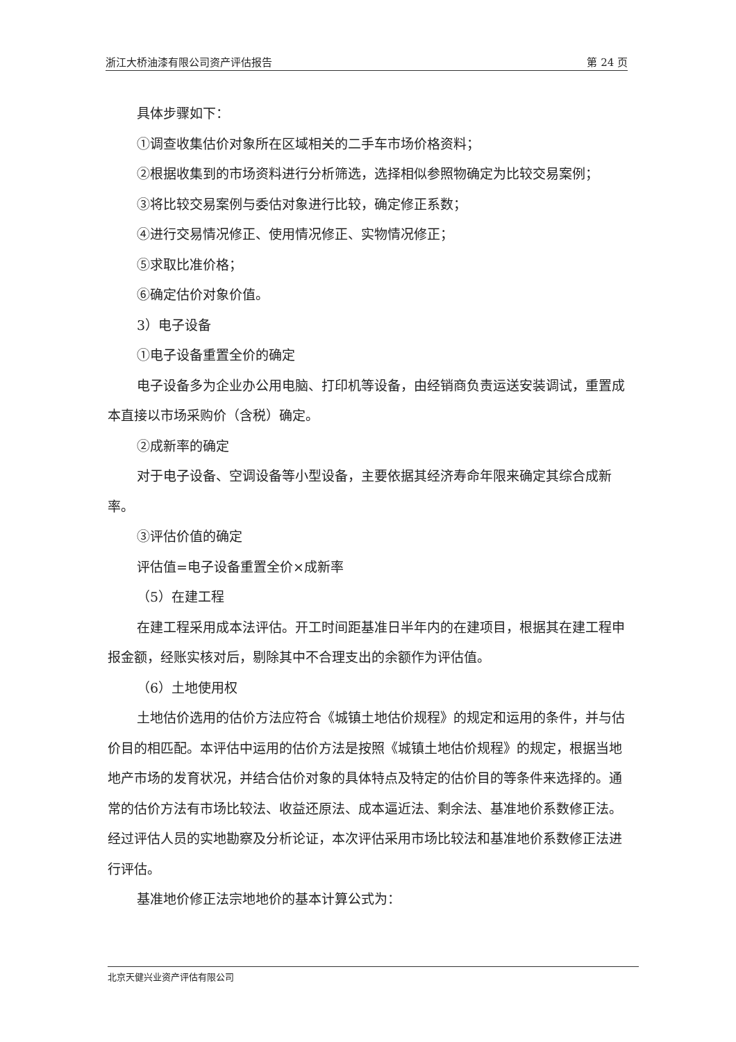浙江大桥油漆有限公司资产评估报告 第 24 页
具体步骤如下：
①调查收集估价对象所在区域相关的二手车市场价格资料；
②根据收集到的市场资料进行分析筛选，选择相似参照物确定为比较交易案例；
③将比较交易案例与委估对象进行比较，确定修正系数；
④进行交易情况修正、使用情况修正、实物情况修正；
⑤求取比准价格；
⑥确定估价对象价值。
3）电子设备
①电子设备重置全价的确定
电子设备多为企业办公用电脑、打印机等设备，由经销商负责运送安装调试，重置成本直接以市场采购价（含税）确定。
②成新率的确定
对于电子设备、空调设备等小型设备，主要依据其经济寿命年限来确定其综合成新率。
③评估价值的确定
评估值=电子设备重置全价×成新率
（5）在建工程
在建工程采用成本法评估。开工时间距基准日半年内的在建项目，根据其在建工程申报金额，经账实核对后，剔除其中不合理支出的余额作为评估值。
（6）土地使用权
土地估价选用的估价方法应符合《城镇土地估价规程》的规定和运用的条件，并与估价目的相匹配。本评估中运用的估价方法是按照《城镇土地估价规程》的规定，根据当地地产市场的发育状况，并结合估价对象的具体特点及特定的估价目的等条件来选择的。通常的估价方法有市场比较法、收益还原法、成本逼近法、剩余法、基准地价系数修正法。经过评估人员的实地勘察及分析论证，本次评估采用市场比较法和基准地价系数修正法进行评估。
基准地价修正法宗地地价的基本计算公式为：
北京天健兴业资产评估有限公司